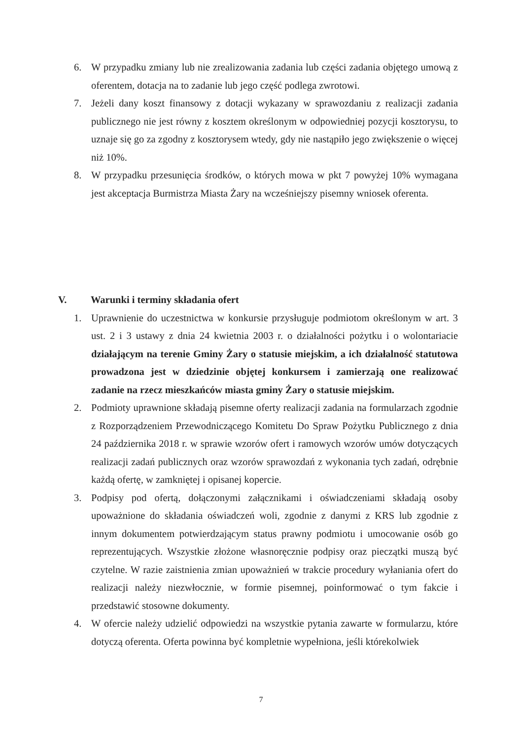6. W przypadku zmiany lub nie zrealizowania zadania lub części zadania objętego umową z oferentem, dotacja na to zadanie lub jego część podlega zwrotowi.
7. Jeżeli dany koszt finansowy z dotacji wykazany w sprawozdaniu z realizacji zadania publicznego nie jest równy z kosztem określonym w odpowiedniej pozycji kosztorysu, to uznaje się go za zgodny z kosztorysem wtedy, gdy nie nastąpiło jego zwiększenie o więcej niż 10%.
8. W przypadku przesunięcia środków, o których mowa w pkt 7 powyżej 10% wymagana jest akceptacja Burmistrza Miasta Żary na wcześniejszy pisemny wniosek oferenta.
V. Warunki i terminy składania ofert
1. Uprawnienie do uczestnictwa w konkursie przysługuje podmiotom określonym w art. 3 ust. 2 i 3 ustawy z dnia 24 kwietnia 2003 r. o działalności pożytku i o wolontariacie działającym na terenie Gminy Żary o statusie miejskim, a ich działalność statutowa prowadzona jest w dziedzinie objętej konkursem i zamierzają one realizować zadanie na rzecz mieszkańców miasta gminy Żary o statusie miejskim.
2. Podmioty uprawnione składają pisemne oferty realizacji zadania na formularzach zgodnie z Rozporządzeniem Przewodniczącego Komitetu Do Spraw Pożytku Publicznego z dnia 24 października 2018 r. w sprawie wzorów ofert i ramowych wzorów umów dotyczących realizacji zadań publicznych oraz wzorów sprawozdań z wykonania tych zadań, odrębnie każdą ofertę, w zamkniętej i opisanej kopercie.
3. Podpisy pod ofertą, dołączonymi załącznikami i oświadczeniami składają osoby upoważnione do składania oświadczeń woli, zgodnie z danymi z KRS lub zgodnie z innym dokumentem potwierdzającym status prawny podmiotu i umocowanie osób go reprezentujących. Wszystkie złożone własnoręcznie podpisy oraz pieczątki muszą być czytelne. W razie zaistnienia zmian upoważnień w trakcie procedury wyłaniania ofert do realizacji należy niezwłocznie, w formie pisemnej, poinformować o tym fakcie i przedstawić stosowne dokumenty.
4. W ofercie należy udzielić odpowiedzi na wszystkie pytania zawarte w formularzu, które dotyczą oferenta. Oferta powinna być kompletnie wypełniona, jeśli którekolwiek
7